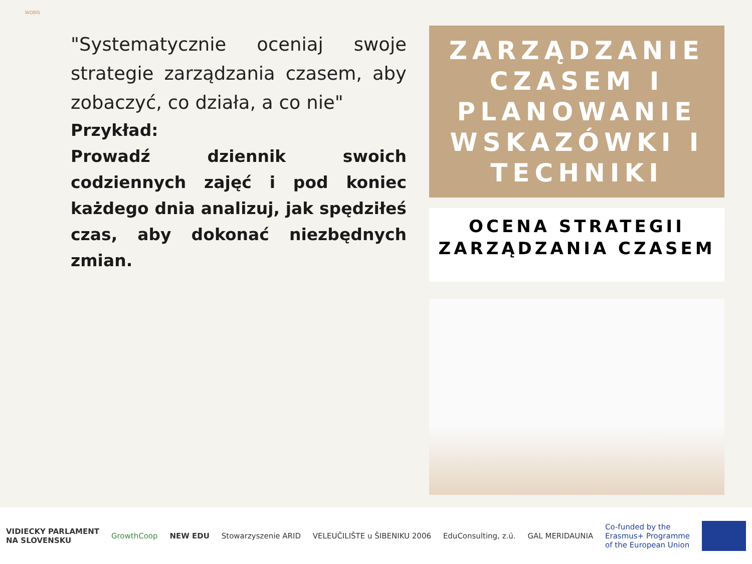WOBIS
"Systematycznie oceniaj swoje strategie zarządzania czasem, aby zobaczyć, co działa, a co nie"
Przykład:
Prowadź dziennik swoich codziennych zajęć i pod koniec każdego dnia analizuj, jak spędziłeś czas, aby dokonać niezbędnych zmian.
ZARZĄDZANIE CZASEM I PLANOWANIE WSKAZÓWKI I TECHNIKI
OCENA STRATEGII ZARZĄDZANIA CZASEM
VIDIECKY PARLAMENT
NA SLOVENSKU
GrowthCoop NEW EDU Stowarzyszenie ARID VELEUČILIŠTE u ŠIBENIKU 2006 EduConsulting, z.ú. GAL MERIDAUNIA
Co-funded by the
Erasmus+ Programme
of the European Union